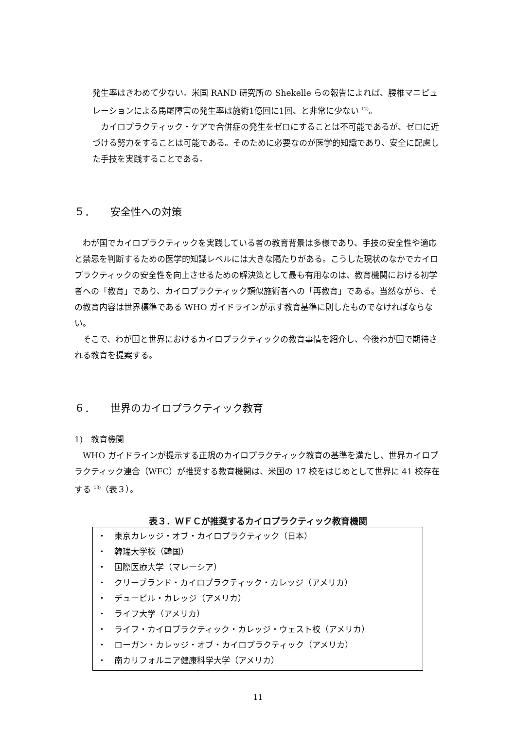発生率はきわめて少ない。米国 RAND 研究所の Shekelle らの報告によれば、腰椎マニピュレーションによる馬尾障害の発生率は施術1億回に1回、と非常に少ない <sup>12)</sup>。
　カイロプラクティック・ケアで合併症の発生をゼロにすることは不可能であるが、ゼロに近づける努力をすることは可能である。そのために必要なのが医学的知識であり、安全に配慮した手技を実践することである。
５． 安全性への対策
　わが国でカイロプラクティックを実践している者の教育背景は多様であり、手技の安全性や適応と禁忌を判断するための医学的知識レベルには大きな隔たりがある。こうした現状のなかでカイロプラクティックの安全性を向上させるための解決策として最も有用なのは、教育機関における初学者への「教育」であり、カイロプラクティック類似施術者への「再教育」である。当然ながら、その教育内容は世界標準である WHO ガイドラインが示す教育基準に則したものでなければならない。
　そこで、わが国と世界におけるカイロプラクティックの教育事情を紹介し、今後わが国で期待される教育を提案する。
６． 世界のカイロプラクティック教育
1)　教育機関
　WHO ガイドラインが提示する正規のカイロプラクティック教育の基準を満たし、世界カイロプラクティック連合（WFC）が推奨する教育機関は、米国の 17 校をはじめとして世界に 41 校存在する <sup>13)</sup>（表３）。
表３．ＷＦＣが推奨するカイロプラクティック教育機関
・　東京カレッジ・オブ・カイロプラクティック（日本）
・　韓瑞大学校（韓国）
・　国際医療大学（マレーシア）
・　クリーブランド・カイロプラクティック・カレッジ（アメリカ）
・　デュービル・カレッジ（アメリカ）
・　ライフ大学（アメリカ）
・　ライフ・カイロプラクティック・カレッジ・ウェスト校（アメリカ）
・　ローガン・カレッジ・オブ・カイロプラクティック（アメリカ）
・　南カリフォルニア健康科学大学（アメリカ）
11